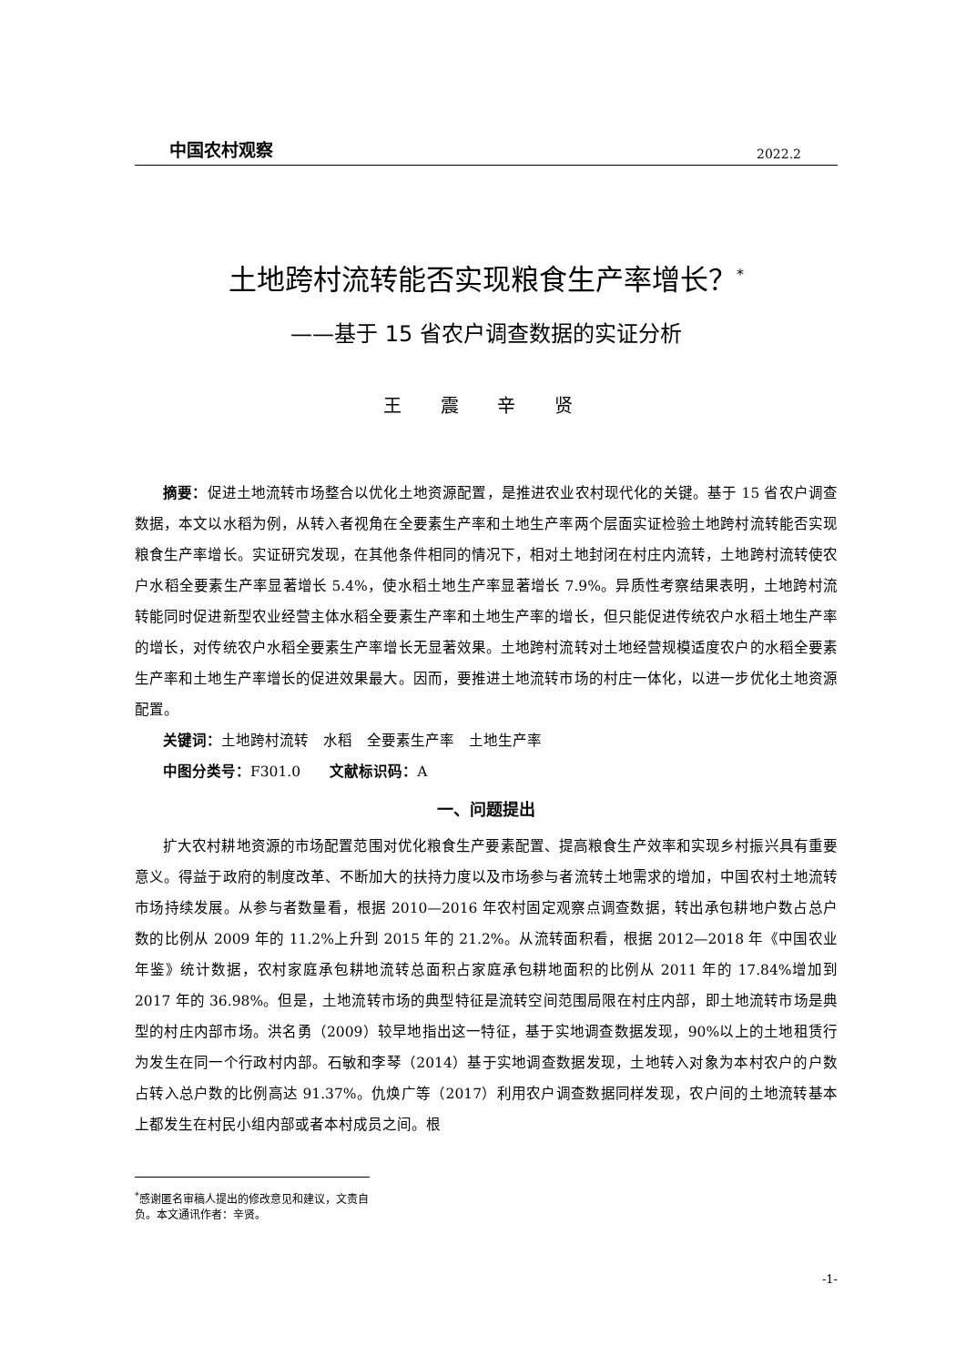中国农村观察 2022.2
土地跨村流转能否实现粮食生产率增长？<sup>*</sup>
——基于 15 省农户调查数据的实证分析
王 震 辛 贤
摘要：促进土地流转市场整合以优化土地资源配置，是推进农业农村现代化的关键。基于 15 省农户调查数据，本文以水稻为例，从转入者视角在全要素生产率和土地生产率两个层面实证检验土地跨村流转能否实现粮食生产率增长。实证研究发现，在其他条件相同的情况下，相对土地封闭在村庄内流转，土地跨村流转使农户水稻全要素生产率显著增长 5.4%，使水稻土地生产率显著增长 7.9%。异质性考察结果表明，土地跨村流转能同时促进新型农业经营主体水稻全要素生产率和土地生产率的增长，但只能促进传统农户水稻土地生产率的增长，对传统农户水稻全要素生产率增长无显著效果。土地跨村流转对土地经营规模适度农户的水稻全要素生产率和土地生产率增长的促进效果最大。因而，要推进土地流转市场的村庄一体化，以进一步优化土地资源配置。
关键词：土地跨村流转　水稻　全要素生产率　土地生产率
中图分类号：F301.0　　文献标识码：A
一、问题提出
扩大农村耕地资源的市场配置范围对优化粮食生产要素配置、提高粮食生产效率和实现乡村振兴具有重要意义。得益于政府的制度改革、不断加大的扶持力度以及市场参与者流转土地需求的增加，中国农村土地流转市场持续发展。从参与者数量看，根据 2010—2016 年农村固定观察点调查数据，转出承包耕地户数占总户数的比例从 2009 年的 11.2%上升到 2015 年的 21.2%。从流转面积看，根据 2012—2018 年《中国农业年鉴》统计数据，农村家庭承包耕地流转总面积占家庭承包耕地面积的比例从 2011 年的 17.84%增加到 2017 年的 36.98%。但是，土地流转市场的典型特征是流转空间范围局限在村庄内部，即土地流转市场是典型的村庄内部市场。洪名勇（2009）较早地指出这一特征，基于实地调查数据发现，90%以上的土地租赁行为发生在同一个行政村内部。石敏和李琴（2014）基于实地调查数据发现，土地转入对象为本村农户的户数占转入总户数的比例高达 91.37%。仇焕广等（2017）利用农户调查数据同样发现，农户间的土地流转基本上都发生在村民小组内部或者本村成员之间。根
<sup>*</sup> 感谢匿名审稿人提出的修改意见和建议，文责自负。本文通讯作者：辛贤。
-1-